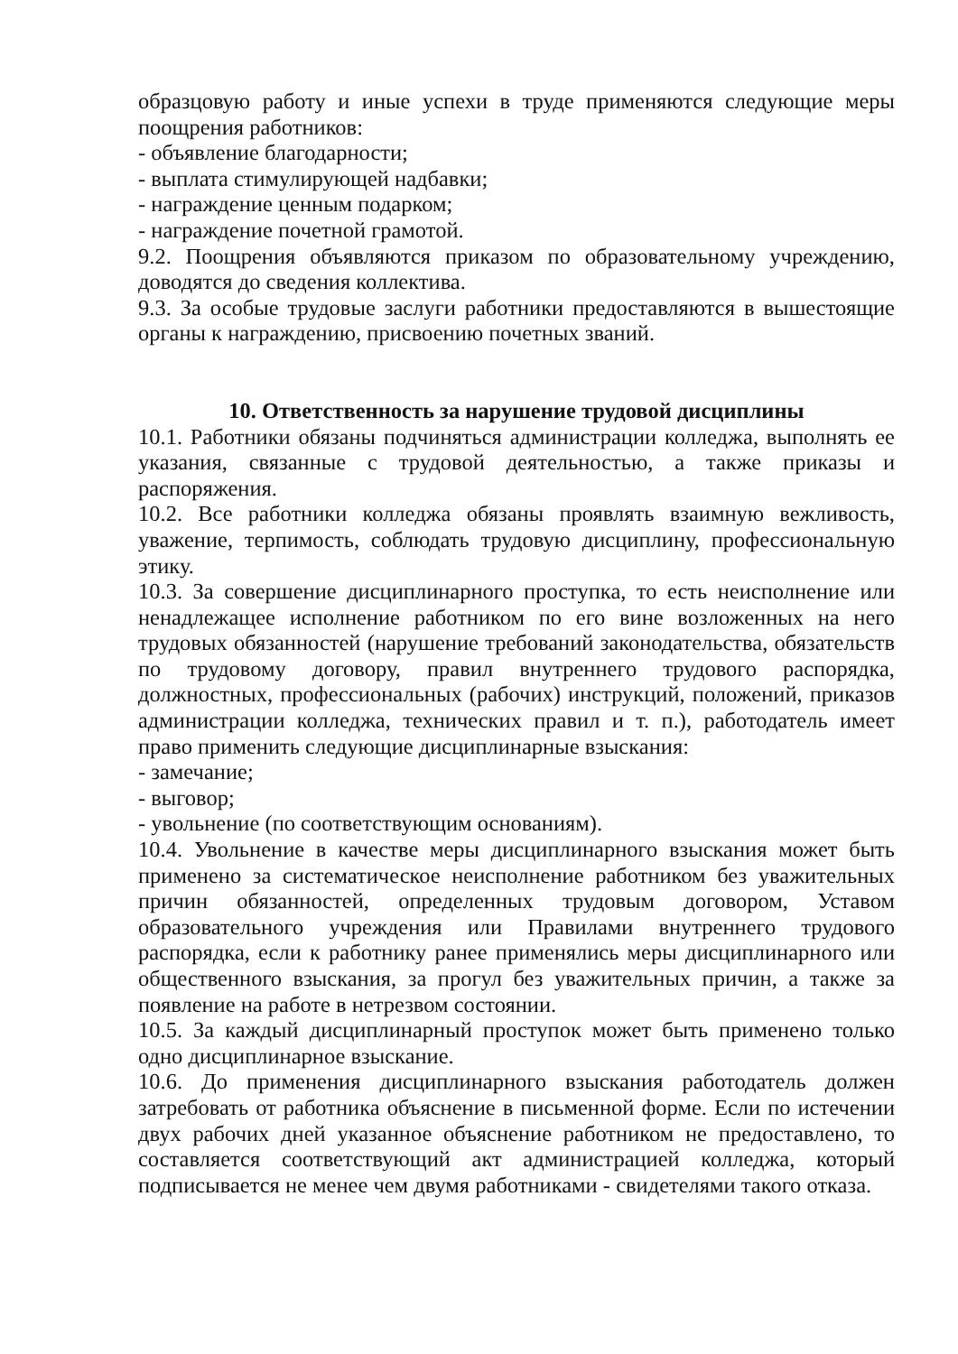образцовую работу и иные успехи в труде применяются следующие меры поощрения работников:
- объявление благодарности;
- выплата стимулирующей надбавки;
- награждение ценным подарком;
- награждение почетной грамотой.
9.2. Поощрения объявляются приказом по образовательному учреждению, доводятся до сведения коллектива.
9.3. За особые трудовые заслуги работники предоставляются в вышестоящие органы к награждению, присвоению почетных званий.
10. Ответственность за нарушение трудовой дисциплины
10.1. Работники обязаны подчиняться администрации колледжа, выполнять ее указания, связанные с трудовой деятельностью, а также приказы и распоряжения.
10.2. Все работники колледжа обязаны проявлять взаимную вежливость, уважение, терпимость, соблюдать трудовую дисциплину, профессиональную этику.
10.3. За совершение дисциплинарного проступка, то есть неисполнение или ненадлежащее исполнение работником по его вине возложенных на него трудовых обязанностей (нарушение требований законодательства, обязательств по трудовому договору, правил внутреннего трудового распорядка, должностных, профессиональных (рабочих) инструкций, положений, приказов администрации колледжа, технических правил и т. п.), работодатель имеет право применить следующие дисциплинарные взыскания:
- замечание;
- выговор;
- увольнение (по соответствующим основаниям).
10.4. Увольнение в качестве меры дисциплинарного взыскания может быть применено за систематическое неисполнение работником без уважительных причин обязанностей, определенных трудовым договором, Уставом образовательного учреждения или Правилами внутреннего трудового распорядка, если к работнику ранее применялись меры дисциплинарного или общественного взыскания, за прогул без уважительных причин, а также за появление на работе в нетрезвом состоянии.
10.5. За каждый дисциплинарный проступок может быть применено только одно дисциплинарное взыскание.
10.6. До применения дисциплинарного взыскания работодатель должен затребовать от работника объяснение в письменной форме. Если по истечении двух рабочих дней указанное объяснение работником не предоставлено, то составляется соответствующий акт администрацией колледжа, который подписывается не менее чем двумя работниками - свидетелями такого отказа.